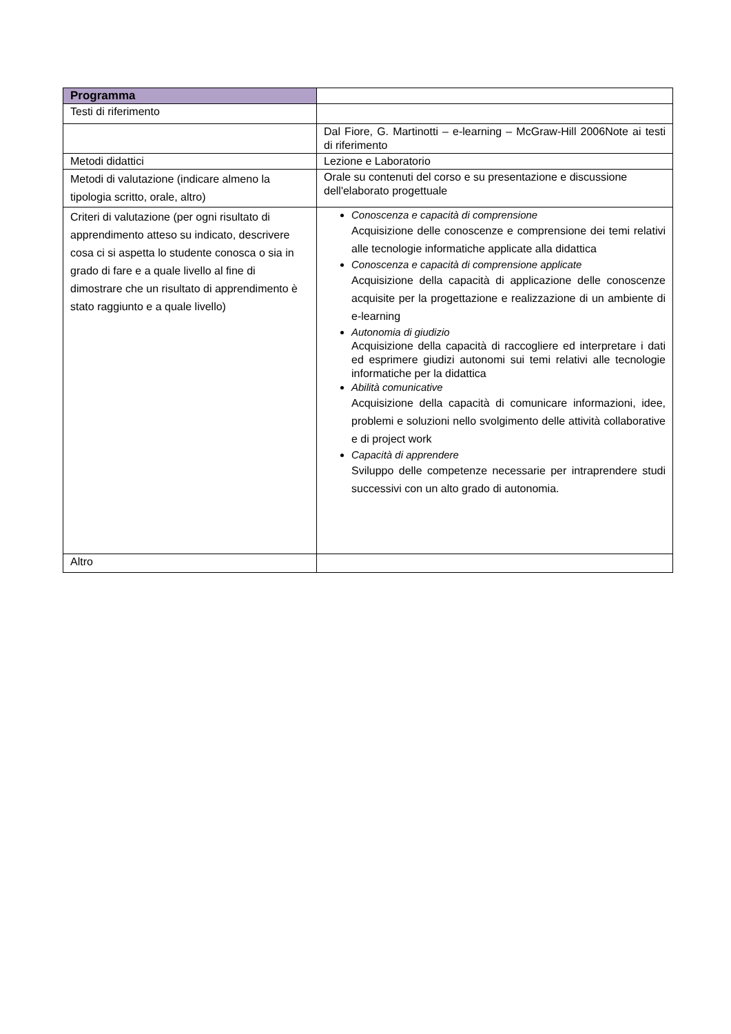| Programma | |
| Testi di riferimento | |
| | Dal Fiore, G. Martinotti – e-learning – McGraw-Hill 2006Note ai testi di riferimento |
| Metodi didattici | Lezione e Laboratorio |
| Metodi di valutazione (indicare almeno la tipologia scritto, orale, altro) | Orale su contenuti del corso e su presentazione e discussione dell'elaborato progettuale |
| Criteri di valutazione (per ogni risultato di apprendimento atteso su indicato, descrivere cosa ci si aspetta lo studente conosca o sia in grado di fare e a quale livello al fine di dimostrare che un risultato di apprendimento è stato raggiunto e a quale livello) | Conoscenza e capacità di comprensione Acquisizione delle conoscenze e comprensione dei temi relativi alle tecnologie informatiche applicate alla didattica Conoscenza e capacità di comprensione applicate Acquisizione della capacità di applicazione delle conoscenze acquisite per la progettazione e realizzazione di un ambiente di e-learning Autonomia di giudizio Acquisizione della capacità di raccogliere ed interpretare i dati ed esprimere giudizi autonomi sui temi relativi alle tecnologie informatiche per la didattica Abilità comunicative Acquisizione della capacità di comunicare informazioni, idee, problemi e soluzioni nello svolgimento delle attività collaborative e di project work Capacità di apprendere Sviluppo delle competenze necessarie per intraprendere studi successivi con un alto grado di autonomia. |
| Altro | |